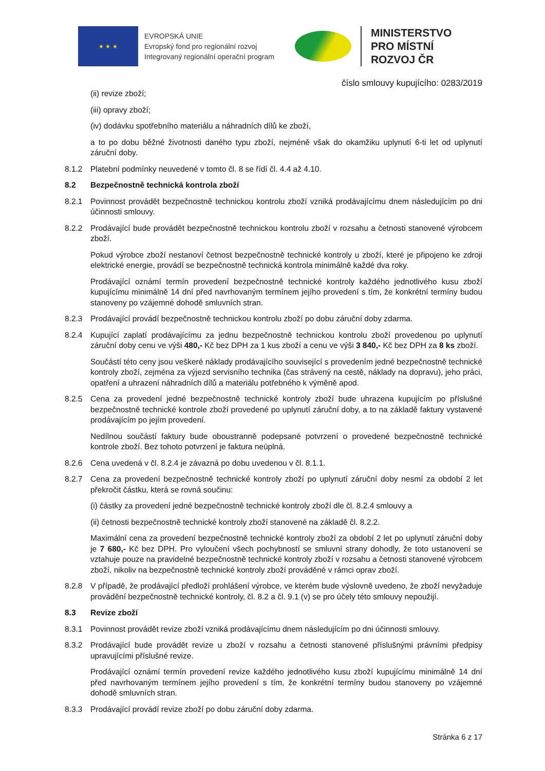★ ★ ★
EVROPSKÁ UNIE
Evropský fond pro regionální rozvoj
Integrovaný regionální operační program
MINISTERSTVO
PRO MÍSTNÍ
ROZVOJ ČR
číslo smlouvy kupujícího: 0283/2019
(ii) revize zboží;
(iii) opravy zboží;
(iv) dodávku spotřebního materiálu a náhradních dílů ke zboží,
a to po dobu běžné životnosti daného typu zboží, nejméně však do okamžiku uplynutí 6-ti let od uplynutí záruční doby.
8.1.2 Platební podmínky neuvedené v tomto čl. 8 se řídí čl. 4.4 až 4.10.
8.2 Bezpečnostně technická kontrola zboží
8.2.1 Povinnost provádět bezpečnostně technickou kontrolu zboží vzniká prodávajícímu dnem následujícím po dni účinnosti smlouvy.
8.2.2 Prodávající bude provádět bezpečnostně technickou kontrolu zboží v rozsahu a četnosti stanovené výrobcem zboží.
Pokud výrobce zboží nestanoví četnost bezpečnostně technické kontroly u zboží, které je připojeno ke zdroji elektrické energie, provádí se bezpečnostně technická kontrola minimálně každé dva roky.
Prodávající oznámí termín provedení bezpečnostně technické kontroly každého jednotlivého kusu zboží kupujícímu minimálně 14 dní před navrhovaným termínem jejího provedení s tím, že konkrétní termíny budou stanoveny po vzájemné dohodě smluvních stran.
8.2.3 Prodávající provádí bezpečnostně technickou kontrolu zboží po dobu záruční doby zdarma.
8.2.4 Kupující zaplatí prodávajícímu za jednu bezpečnostně technickou kontrolu zboží provedenou po uplynutí záruční doby cenu ve výši 480,- Kč bez DPH za 1 kus zboží a cenu ve výši 3 840,- Kč bez DPH za 8 ks zboží.
Součástí této ceny jsou veškeré náklady prodávajícího související s provedením jedné bezpečnostně technické kontroly zboží, zejména za výjezd servisního technika (čas strávený na cestě, náklady na dopravu), jeho práci, opatření a uhrazení náhradních dílů a materiálu potřebného k výměně apod.
8.2.5 Cena za provedení jedné bezpečnostně technické kontroly zboží bude uhrazena kupujícím po příslušné bezpečnostně technické kontrole zboží provedené po uplynutí záruční doby, a to na základě faktury vystavené prodávajícím po jejím provedení.
Nedílnou součástí faktury bude oboustranně podepsané potvrzení o provedené bezpečnostně technické kontrole zboží. Bez tohoto potvrzení je faktura neúplná.
8.2.6 Cena uvedená v čl. 8.2.4 je závazná po dobu uvedenou v čl. 8.1.1.
8.2.7 Cena za provedení bezpečnostně technické kontroly zboží po uplynutí záruční doby nesmí za období 2 let překročit částku, která se rovná součinu:
(i) částky za provedení jedné bezpečnostně technické kontroly zboží dle čl. 8.2.4 smlouvy a
(ii) četnosti bezpečnostně technické kontroly zboží stanovené na základě čl. 8.2.2.
Maximální cena za provedení bezpečnostně technické kontroly zboží za období 2 let po uplynutí záruční doby je 7 680,- Kč bez DPH. Pro vyloučení všech pochybností se smluvní strany dohodly, že toto ustanovení se vztahuje pouze na pravidelné bezpečnostně technické kontroly zboží v rozsahu a četnosti stanovené výrobcem zboží, nikoliv na bezpečnostně technické kontroly zboží prováděné v rámci oprav zboží.
8.2.8 V případě, že prodávající předloží prohlášení výrobce, ve kterém bude výslovně uvedeno, že zboží nevyžaduje provádění bezpečnostně technické kontroly, čl. 8.2 a čl. 9.1 (v) se pro účely této smlouvy nepoužijí.
8.3 Revize zboží
8.3.1 Povinnost provádět revize zboží vzniká prodávajícímu dnem následujícím po dni účinnosti smlouvy.
8.3.2 Prodávající bude provádět revize u zboží v rozsahu a četnosti stanovené příslušnými právními předpisy upravujícími příslušné revize.
Prodávající oznámí termín provedení revize každého jednotlivého kusu zboží kupujícímu minimálně 14 dní před navrhovaným termínem jejího provedení s tím, že konkrétní termíny budou stanoveny po vzájemné dohodě smluvních stran.
8.3.3 Prodávající provádí revize zboží po dobu záruční doby zdarma.
Stránka 6 z 17